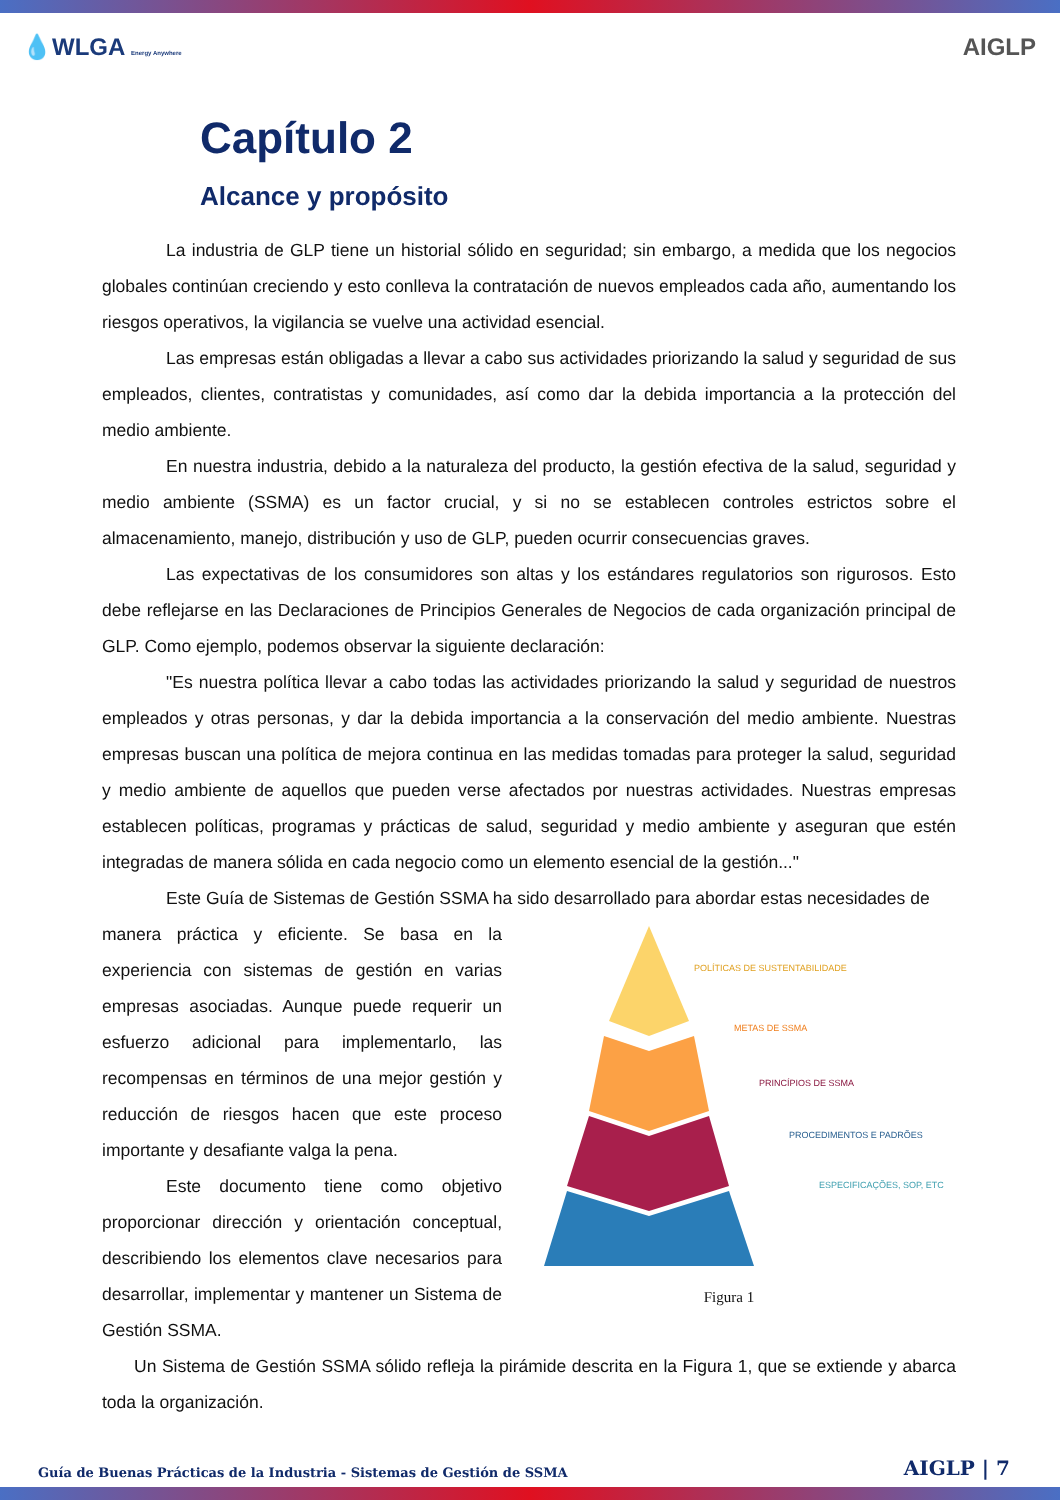💧WLGA Energy Anywhere AIGLP
Capítulo 2
Alcance y propósito
La industria de GLP tiene un historial sólido en seguridad; sin embargo, a medida que los negocios globales continúan creciendo y esto conlleva la contratación de nuevos empleados cada año, aumentando los riesgos operativos, la vigilancia se vuelve una actividad esencial.
Las empresas están obligadas a llevar a cabo sus actividades priorizando la salud y seguridad de sus empleados, clientes, contratistas y comunidades, así como dar la debida importancia a la protección del medio ambiente.
En nuestra industria, debido a la naturaleza del producto, la gestión efectiva de la salud, seguridad y medio ambiente (SSMA) es un factor crucial, y si no se establecen controles estrictos sobre el almacenamiento, manejo, distribución y uso de GLP, pueden ocurrir consecuencias graves.
Las expectativas de los consumidores son altas y los estándares regulatorios son rigurosos. Esto debe reflejarse en las Declaraciones de Principios Generales de Negocios de cada organización principal de GLP. Como ejemplo, podemos observar la siguiente declaración:
"Es nuestra política llevar a cabo todas las actividades priorizando la salud y seguridad de nuestros empleados y otras personas, y dar la debida importancia a la conservación del medio ambiente. Nuestras empresas buscan una política de mejora continua en las medidas tomadas para proteger la salud, seguridad y medio ambiente de aquellos que pueden verse afectados por nuestras actividades. Nuestras empresas establecen políticas, programas y prácticas de salud, seguridad y medio ambiente y aseguran que estén integradas de manera sólida en cada negocio como un elemento esencial de la gestión..."
Este Guía de Sistemas de Gestión SSMA ha sido desarrollado para abordar estas necesidades de
manera práctica y eficiente. Se basa en la experiencia con sistemas de gestión en varias empresas asociadas. Aunque puede requerir un esfuerzo adicional para implementarlo, las recompensas en términos de una mejor gestión y reducción de riesgos hacen que este proceso importante y desafiante valga la pena.
Este documento tiene como objetivo proporcionar dirección y orientación conceptual, describiendo los elementos clave necesarios para desarrollar, implementar y mantener un Sistema de Gestión SSMA.
POLÍTICAS DE SUSTENTABILIDADE
METAS DE SSMA
PRINCÍPIOS DE SSMA
PROCEDIMENTOS E PADRÕES
ESPECIFICAÇÕES, SOP, ETC
Figura 1
Un Sistema de Gestión SSMA sólido refleja la pirámide descrita en la Figura 1, que se extiende y abarca toda la organización.
Guía de Buenas Prácticas de la Industria - Sistemas de Gestión de SSMA AIGLP | 7